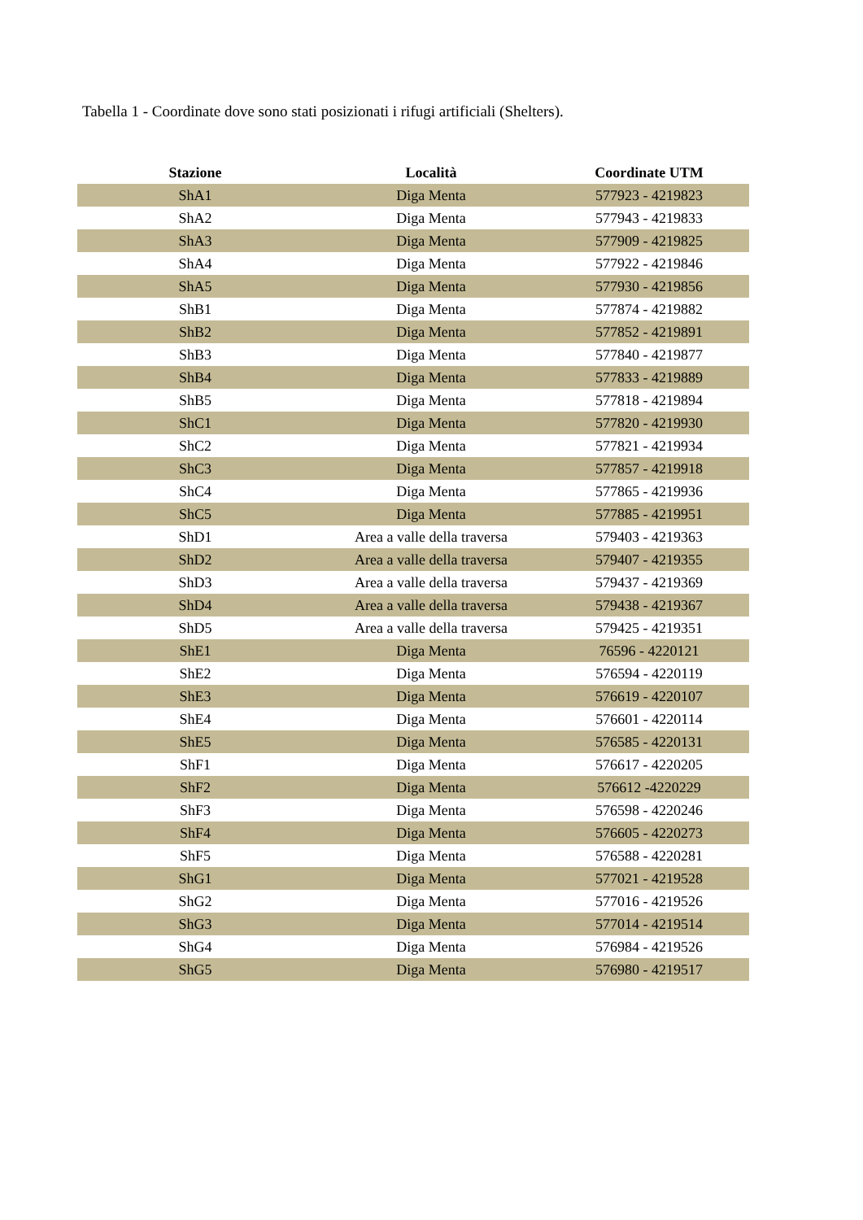Tabella 1 - Coordinate dove sono stati posizionati i rifugi artificiali (Shelters).
| Stazione | Località | Coordinate UTM |
| --- | --- | --- |
| ShA1 | Diga Menta | 577923 - 4219823 |
| ShA2 | Diga Menta | 577943 - 4219833 |
| ShA3 | Diga Menta | 577909 - 4219825 |
| ShA4 | Diga Menta | 577922 - 4219846 |
| ShA5 | Diga Menta | 577930 - 4219856 |
| ShB1 | Diga Menta | 577874 - 4219882 |
| ShB2 | Diga Menta | 577852 - 4219891 |
| ShB3 | Diga Menta | 577840 - 4219877 |
| ShB4 | Diga Menta | 577833 - 4219889 |
| ShB5 | Diga Menta | 577818 - 4219894 |
| ShC1 | Diga Menta | 577820 - 4219930 |
| ShC2 | Diga Menta | 577821 - 4219934 |
| ShC3 | Diga Menta | 577857 - 4219918 |
| ShC4 | Diga Menta | 577865 - 4219936 |
| ShC5 | Diga Menta | 577885 - 4219951 |
| ShD1 | Area a valle della traversa | 579403 - 4219363 |
| ShD2 | Area a valle della traversa | 579407 - 4219355 |
| ShD3 | Area a valle della traversa | 579437 - 4219369 |
| ShD4 | Area a valle della traversa | 579438 - 4219367 |
| ShD5 | Area a valle della traversa | 579425 - 4219351 |
| ShE1 | Diga Menta | 76596 - 4220121 |
| ShE2 | Diga Menta | 576594 - 4220119 |
| ShE3 | Diga Menta | 576619 - 4220107 |
| ShE4 | Diga Menta | 576601 - 4220114 |
| ShE5 | Diga Menta | 576585 - 4220131 |
| ShF1 | Diga Menta | 576617 - 4220205 |
| ShF2 | Diga Menta | 576612 -4220229 |
| ShF3 | Diga Menta | 576598 - 4220246 |
| ShF4 | Diga Menta | 576605 - 4220273 |
| ShF5 | Diga Menta | 576588 - 4220281 |
| ShG1 | Diga Menta | 577021 - 4219528 |
| ShG2 | Diga Menta | 577016 - 4219526 |
| ShG3 | Diga Menta | 577014 - 4219514 |
| ShG4 | Diga Menta | 576984 - 4219526 |
| ShG5 | Diga Menta | 576980 - 4219517 |